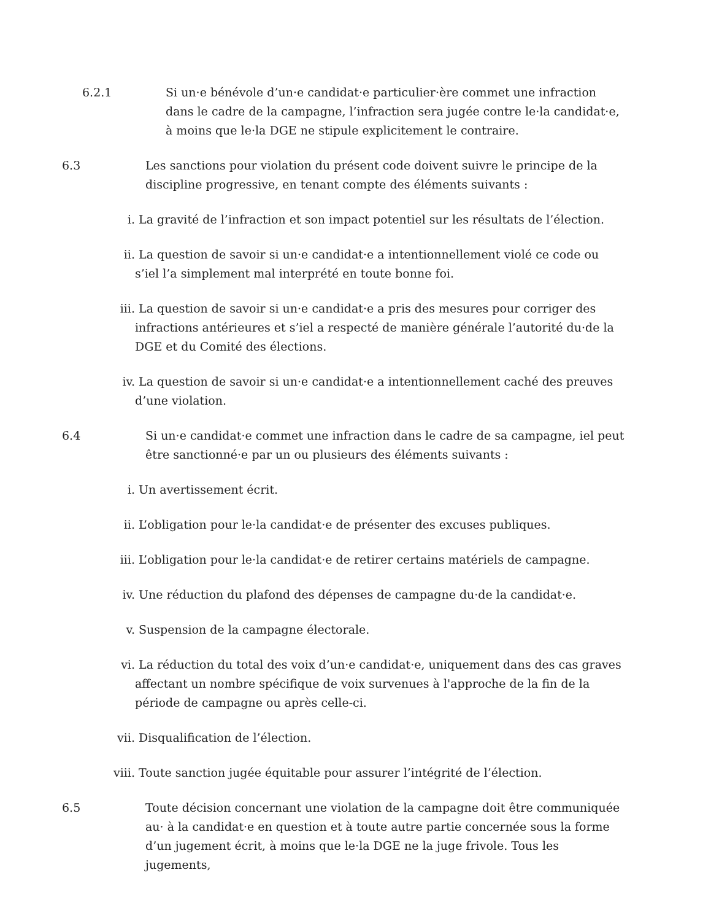6.2.1 Si un·e bénévole d’un·e candidat·e particulier·ère commet une infraction dans le cadre de la campagne, l’infraction sera jugée contre le·la candidat·e, à moins que le·la DGE ne stipule explicitement le contraire.
6.3 Les sanctions pour violation du présent code doivent suivre le principe de la discipline progressive, en tenant compte des éléments suivants :
i. La gravité de l’infraction et son impact potentiel sur les résultats de l’élection.
ii. La question de savoir si un·e candidat·e a intentionnellement violé ce code ou s’iel l’a simplement mal interprété en toute bonne foi.
iii. La question de savoir si un·e candidat·e a pris des mesures pour corriger des infractions antérieures et s’iel a respecté de manière générale l’autorité du·de la DGE et du Comité des élections.
iv. La question de savoir si un·e candidat·e a intentionnellement caché des preuves d’une violation.
6.4 Si un·e candidat·e commet une infraction dans le cadre de sa campagne, iel peut être sanctionné·e par un ou plusieurs des éléments suivants :
i. Un avertissement écrit.
ii. L’obligation pour le·la candidat·e de présenter des excuses publiques.
iii. L’obligation pour le·la candidat·e de retirer certains matériels de campagne.
iv. Une réduction du plafond des dépenses de campagne du·de la candidat·e.
v. Suspension de la campagne électorale.
vi. La réduction du total des voix d’un·e candidat·e, uniquement dans des cas graves affectant un nombre spécifique de voix survenues à l'approche de la fin de la période de campagne ou après celle-ci.
vii. Disqualification de l’élection.
viii. Toute sanction jugée équitable pour assurer l’intégrité de l’élection.
6.5 Toute décision concernant une violation de la campagne doit être communiquée au· à la candidat·e en question et à toute autre partie concernée sous la forme d’un jugement écrit, à moins que le·la DGE ne la juge frivole. Tous les jugements,